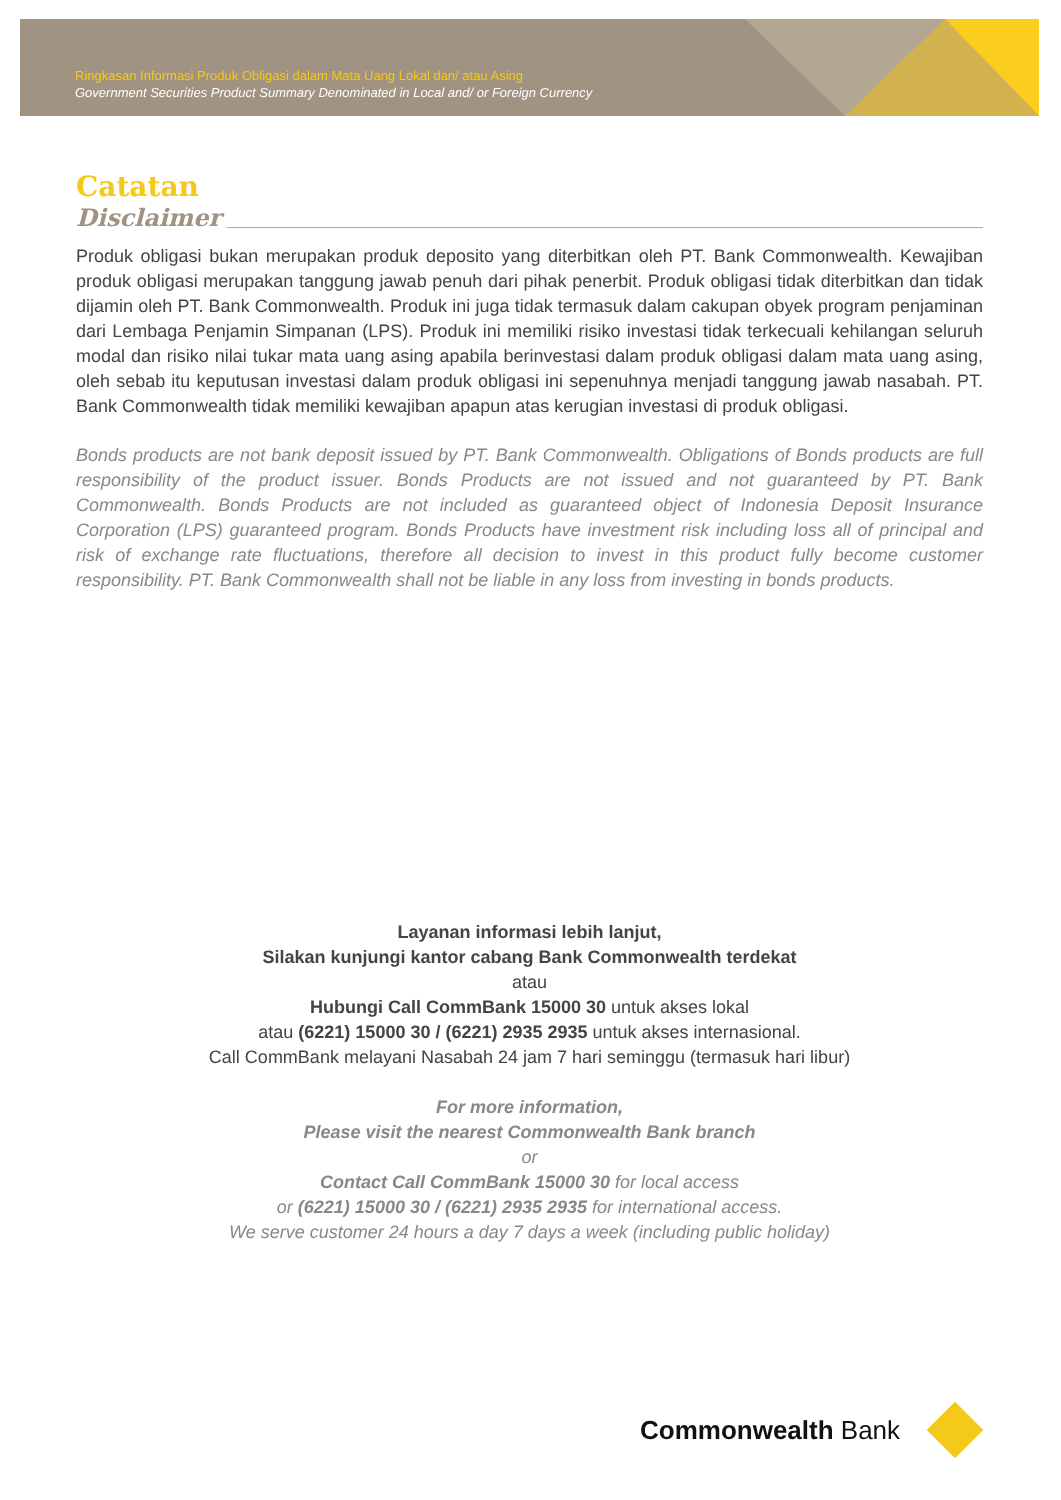Ringkasan Informasi Produk Obligasi dalam Mata Uang Lokal dan/ atau Asing
Government Securities Product Summary Denominated in Local and/ or Foreign Currency
Catatan
Disclaimer
Produk obligasi bukan merupakan produk deposito yang diterbitkan oleh PT. Bank Commonwealth. Kewajiban produk obligasi merupakan tanggung jawab penuh dari pihak penerbit. Produk obligasi tidak diterbitkan dan tidak dijamin oleh PT. Bank Commonwealth. Produk ini juga tidak termasuk dalam cakupan obyek program penjaminan dari Lembaga Penjamin Simpanan (LPS). Produk ini memiliki risiko investasi tidak terkecuali kehilangan seluruh modal dan risiko nilai tukar mata uang asing apabila berinvestasi dalam produk obligasi dalam mata uang asing, oleh sebab itu keputusan investasi dalam produk obligasi ini sepenuhnya menjadi tanggung jawab nasabah. PT. Bank Commonwealth tidak memiliki kewajiban apapun atas kerugian investasi di produk obligasi.
Bonds products are not bank deposit issued by PT. Bank Commonwealth. Obligations of Bonds products are full responsibility of the product issuer. Bonds Products are not issued and not guaranteed by PT. Bank Commonwealth. Bonds Products are not included as guaranteed object of Indonesia Deposit Insurance Corporation (LPS) guaranteed program. Bonds Products have investment risk including loss all of principal and risk of exchange rate fluctuations, therefore all decision to invest in this product fully become customer responsibility. PT. Bank Commonwealth shall not be liable in any loss from investing in bonds products.
Layanan informasi lebih lanjut,
Silakan kunjungi kantor cabang Bank Commonwealth terdekat
atau
Hubungi Call CommBank 15000 30 untuk akses lokal
atau (6221) 15000 30 / (6221) 2935 2935 untuk akses internasional.
Call CommBank melayani Nasabah 24 jam 7 hari seminggu (termasuk hari libur)
For more information,
Please visit the nearest Commonwealth Bank branch
or
Contact Call CommBank 15000 30 for local access
or (6221) 15000 30 / (6221) 2935 2935 for international access.
We serve customer 24 hours a day 7 days a week (including public holiday)
Commonwealth Bank